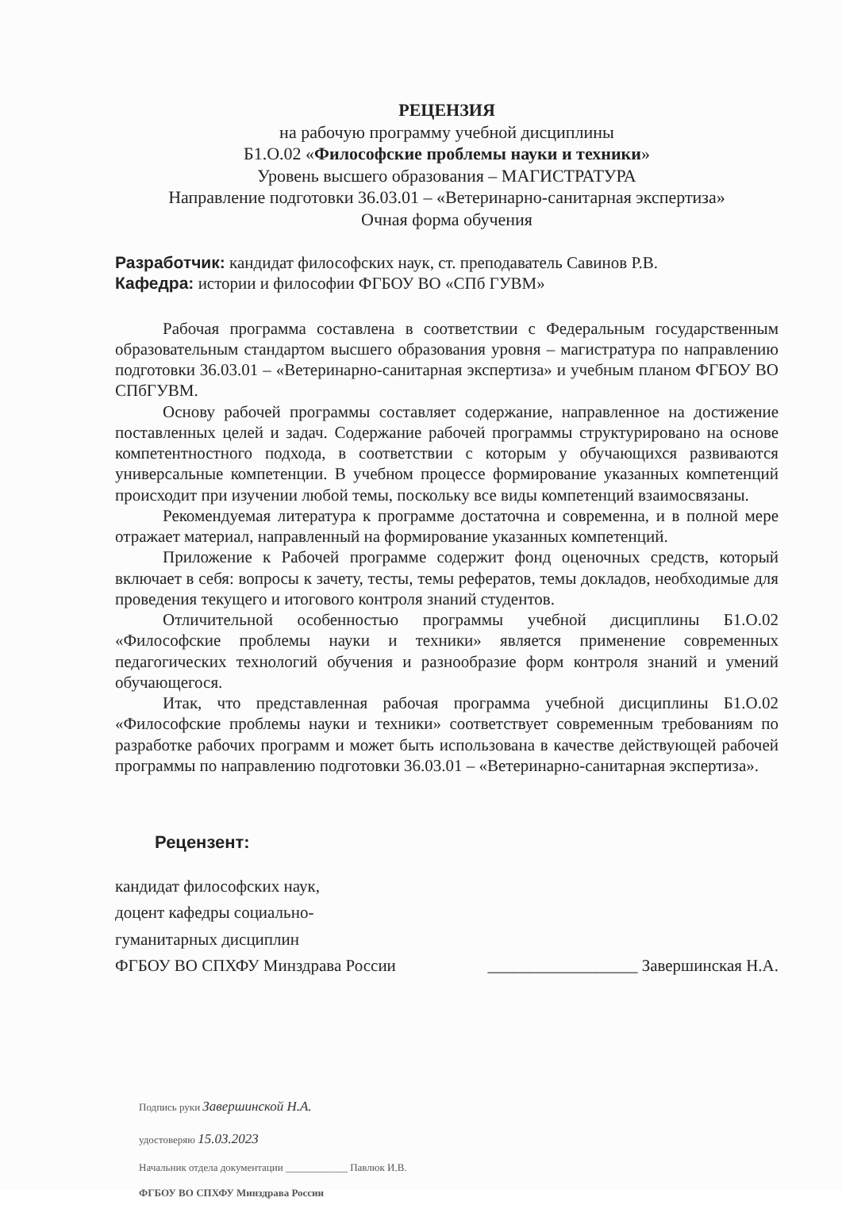РЕЦЕНЗИЯ
на рабочую программу учебной дисциплины
Б1.О.02 «Философские проблемы науки и техники»
Уровень высшего образования – МАГИСТРАТУРА
Направление подготовки 36.03.01 – «Ветеринарно-санитарная экспертиза»
Очная форма обучения
Разработчик: кандидат философских наук, ст. преподаватель Савинов Р.В.
Кафедра: истории и философии ФГБОУ ВО «СПб ГУВМ»
Рабочая программа составлена в соответствии с Федеральным государственным образовательным стандартом высшего образования уровня – магистратура по направлению подготовки 36.03.01 – «Ветеринарно-санитарная экспертиза» и учебным планом ФГБОУ ВО СПбГУВМ.
Основу рабочей программы составляет содержание, направленное на достижение поставленных целей и задач. Содержание рабочей программы структурировано на основе компетентностного подхода, в соответствии с которым у обучающихся развиваются универсальные компетенции. В учебном процессе формирование указанных компетенций происходит при изучении любой темы, поскольку все виды компетенций взаимосвязаны.
Рекомендуемая литература к программе достаточна и современна, и в полной мере отражает материал, направленный на формирование указанных компетенций.
Приложение к Рабочей программе содержит фонд оценочных средств, который включает в себя: вопросы к зачету, тесты, темы рефератов, темы докладов, необходимые для проведения текущего и итогового контроля знаний студентов.
Отличительной особенностью программы учебной дисциплины Б1.О.02 «Философские проблемы науки и техники» является применение современных педагогических технологий обучения и разнообразие форм контроля знаний и умений обучающегося.
Итак, что представленная рабочая программа учебной дисциплины Б1.О.02 «Философские проблемы науки и техники» соответствует современным требованиям по разработке рабочих программ и может быть использована в качестве действующей рабочей программы по направлению подготовки 36.03.01 – «Ветеринарно-санитарная экспертиза».
Рецензент:
кандидат философских наук,
доцент кафедры социально-
гуманитарных дисциплин
ФГБОУ ВО СПХФУ Минздрава России
__________________ Завершинская Н.А.
Подпись руки Завершинской Н.А.
удостоверяю 15.03.2023
Начальник отдела документации ____________ Павлюк И.В.
ФГБОУ ВО СПХФУ Минздрава России